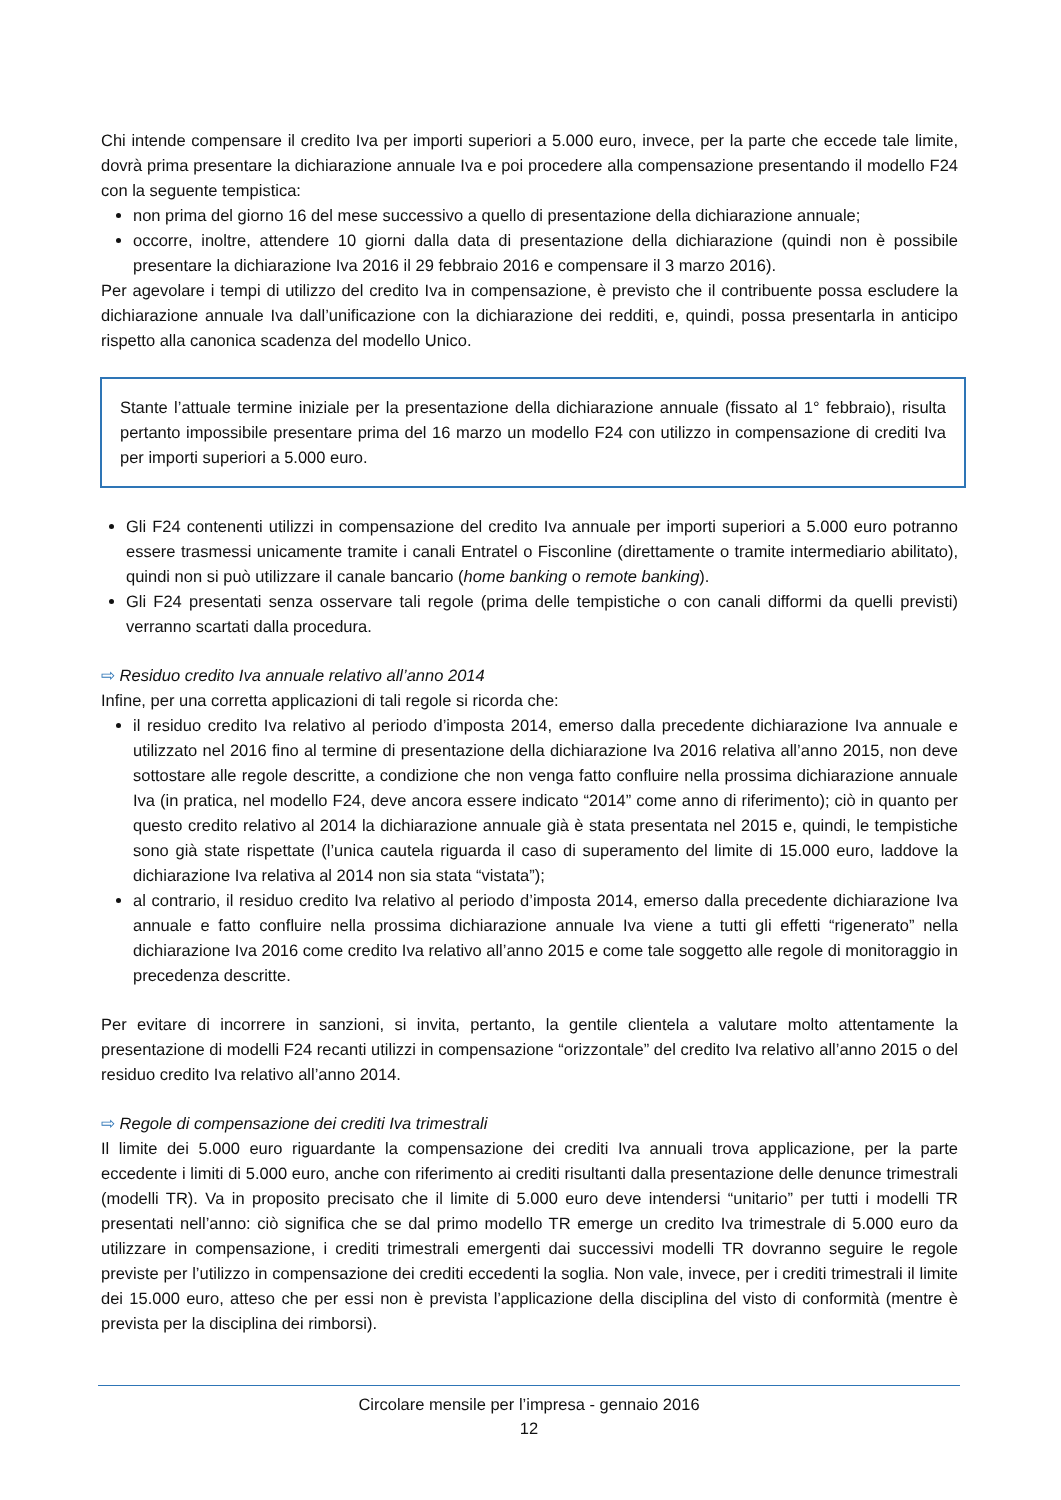Chi intende compensare il credito Iva per importi superiori a 5.000 euro, invece, per la parte che eccede tale limite, dovrà prima presentare la dichiarazione annuale Iva e poi procedere alla compensazione presentando il modello F24 con la seguente tempistica:
non prima del giorno 16 del mese successivo a quello di presentazione della dichiarazione annuale;
occorre, inoltre, attendere 10 giorni dalla data di presentazione della dichiarazione (quindi non è possibile presentare la dichiarazione Iva 2016 il 29 febbraio 2016 e compensare il 3 marzo 2016).
Per agevolare i tempi di utilizzo del credito Iva in compensazione, è previsto che il contribuente possa escludere la dichiarazione annuale Iva dall’unificazione con la dichiarazione dei redditi, e, quindi, possa presentarla in anticipo rispetto alla canonica scadenza del modello Unico.
Stante l’attuale termine iniziale per la presentazione della dichiarazione annuale (fissato al 1° febbraio), risulta pertanto impossibile presentare prima del 16 marzo un modello F24 con utilizzo in compensazione di crediti Iva per importi superiori a 5.000 euro.
Gli F24 contenenti utilizzi in compensazione del credito Iva annuale per importi superiori a 5.000 euro potranno essere trasmessi unicamente tramite i canali Entratel o Fisconline (direttamente o tramite intermediario abilitato), quindi non si può utilizzare il canale bancario (home banking o remote banking).
Gli F24 presentati senza osservare tali regole (prima delle tempistiche o con canali difformi da quelli previsti) verranno scartati dalla procedura.
⇨ Residuo credito Iva annuale relativo all’anno 2014
Infine, per una corretta applicazioni di tali regole si ricorda che:
il residuo credito Iva relativo al periodo d’imposta 2014, emerso dalla precedente dichiarazione Iva annuale e utilizzato nel 2016 fino al termine di presentazione della dichiarazione Iva 2016 relativa all’anno 2015, non deve sottostare alle regole descritte, a condizione che non venga fatto confluire nella prossima dichiarazione annuale Iva (in pratica, nel modello F24, deve ancora essere indicato “2014” come anno di riferimento); ciò in quanto per questo credito relativo al 2014 la dichiarazione annuale già è stata presentata nel 2015 e, quindi, le tempistiche sono già state rispettate (l’unica cautela riguarda il caso di superamento del limite di 15.000 euro, laddove la dichiarazione Iva relativa al 2014 non sia stata “vistata”);
al contrario, il residuo credito Iva relativo al periodo d’imposta 2014, emerso dalla precedente dichiarazione Iva annuale e fatto confluire nella prossima dichiarazione annuale Iva viene a tutti gli effetti “rigenerato” nella dichiarazione Iva 2016 come credito Iva relativo all’anno 2015 e come tale soggetto alle regole di monitoraggio in precedenza descritte.
Per evitare di incorrere in sanzioni, si invita, pertanto, la gentile clientela a valutare molto attentamente la presentazione di modelli F24 recanti utilizzi in compensazione “orizzontale” del credito Iva relativo all’anno 2015 o del residuo credito Iva relativo all’anno 2014.
⇨ Regole di compensazione dei crediti Iva trimestrali
Il limite dei 5.000 euro riguardante la compensazione dei crediti Iva annuali trova applicazione, per la parte eccedente i limiti di 5.000 euro, anche con riferimento ai crediti risultanti dalla presentazione delle denunce trimestrali (modelli TR). Va in proposito precisato che il limite di 5.000 euro deve intendersi “unitario” per tutti i modelli TR presentati nell’anno: ciò significa che se dal primo modello TR emerge un credito Iva trimestrale di 5.000 euro da utilizzare in compensazione, i crediti trimestrali emergenti dai successivi modelli TR dovranno seguire le regole previste per l’utilizzo in compensazione dei crediti eccedenti la soglia. Non vale, invece, per i crediti trimestrali il limite dei 15.000 euro, atteso che per essi non è prevista l’applicazione della disciplina del visto di conformità (mentre è prevista per la disciplina dei rimborsi).
Circolare mensile per l’impresa - gennaio 2016
12